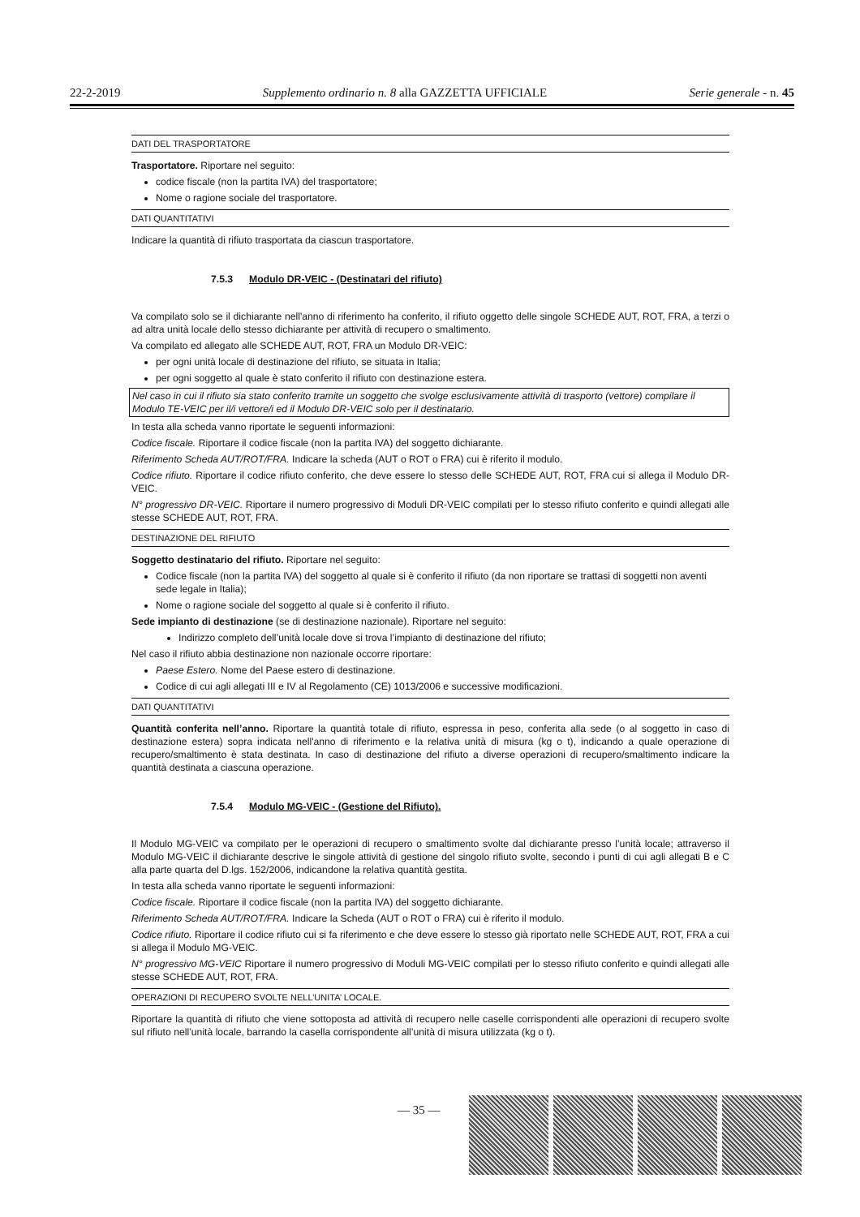22-2-2019 Supplemento ordinario n. 8 alla GAZZETTA UFFICIALE Serie generale - n. 45
DATI DEL TRASPORTATORE
Trasportatore. Riportare nel seguito:
codice fiscale (non la partita IVA) del trasportatore;
Nome o ragione sociale del trasportatore.
DATI QUANTITATIVI
Indicare la quantità di rifiuto trasportata da ciascun trasportatore.
7.5.3 Modulo DR-VEIC - (Destinatari del rifiuto)
Va compilato solo se il dichiarante nell'anno di riferimento ha conferito, il rifiuto oggetto delle singole SCHEDE AUT, ROT, FRA, a terzi o ad altra unità locale dello stesso dichiarante per attività di recupero o smaltimento.
Va compilato ed allegato alle SCHEDE AUT, ROT, FRA un Modulo DR-VEIC:
per ogni unità locale di destinazione del rifiuto, se situata in Italia;
per ogni soggetto al quale è stato conferito il rifiuto con destinazione estera.
Nel caso in cui il rifiuto sia stato conferito tramite un soggetto che svolge esclusivamente attività di trasporto (vettore) compilare il Modulo TE-VEIC per il/i vettore/i ed il Modulo DR-VEIC solo per il destinatario.
In testa alla scheda vanno riportate le seguenti informazioni:
Codice fiscale. Riportare il codice fiscale (non la partita IVA) del soggetto dichiarante.
Riferimento Scheda AUT/ROT/FRA. Indicare la scheda (AUT o ROT o FRA) cui è riferito il modulo.
Codice rifiuto. Riportare il codice rifiuto conferito, che deve essere lo stesso delle SCHEDE AUT, ROT, FRA cui si allega il Modulo DR-VEIC.
N° progressivo DR-VEIC. Riportare il numero progressivo di Moduli DR-VEIC compilati per lo stesso rifiuto conferito e quindi allegati alle stesse SCHEDE AUT, ROT, FRA.
DESTINAZIONE DEL RIFIUTO
Soggetto destinatario del rifiuto. Riportare nel seguito:
Codice fiscale (non la partita IVA) del soggetto al quale si è conferito il rifiuto (da non riportare se trattasi di soggetti non aventi sede legale in Italia);
Nome o ragione sociale del soggetto al quale si è conferito il rifiuto.
Sede impianto di destinazione (se di destinazione nazionale). Riportare nel seguito:
Indirizzo completo dell’unità locale dove si trova l’impianto di destinazione del rifiuto;
Nel caso il rifiuto abbia destinazione non nazionale occorre riportare:
Paese Estero. Nome del Paese estero di destinazione.
Codice di cui agli allegati III e IV al Regolamento (CE) 1013/2006 e successive modificazioni.
DATI QUANTITATIVI
Quantità conferita nell’anno. Riportare la quantità totale di rifiuto, espressa in peso, conferita alla sede (o al soggetto in caso di destinazione estera) sopra indicata nell'anno di riferimento e la relativa unità di misura (kg o t), indicando a quale operazione di recupero/smaltimento è stata destinata. In caso di destinazione del rifiuto a diverse operazioni di recupero/smaltimento indicare la quantità destinata a ciascuna operazione.
7.5.4 Modulo MG-VEIC - (Gestione del Rifiuto).
Il Modulo MG-VEIC va compilato per le operazioni di recupero o smaltimento svolte dal dichiarante presso l’unità locale; attraverso il Modulo MG-VEIC il dichiarante descrive le singole attività di gestione del singolo rifiuto svolte, secondo i punti di cui agli allegati B e C alla parte quarta del D.lgs. 152/2006, indicandone la relativa quantità gestita.
In testa alla scheda vanno riportate le seguenti informazioni:
Codice fiscale. Riportare il codice fiscale (non la partita IVA) del soggetto dichiarante.
Riferimento Scheda AUT/ROT/FRA. Indicare la Scheda (AUT o ROT o FRA) cui è riferito il modulo.
Codice rifiuto. Riportare il codice rifiuto cui si fa riferimento e che deve essere lo stesso già riportato nelle SCHEDE AUT, ROT, FRA a cui si allega il Modulo MG-VEIC.
N° progressivo MG-VEIC Riportare il numero progressivo di Moduli MG-VEIC compilati per lo stesso rifiuto conferito e quindi allegati alle stesse SCHEDE AUT, ROT, FRA.
OPERAZIONI DI RECUPERO SVOLTE NELL’UNITA’ LOCALE.
Riportare la quantità di rifiuto che viene sottoposta ad attività di recupero nelle caselle corrispondenti alle operazioni di recupero svolte sul rifiuto nell’unità locale, barrando la casella corrispondente all’unità di misura utilizzata (kg o t).
— 35 —